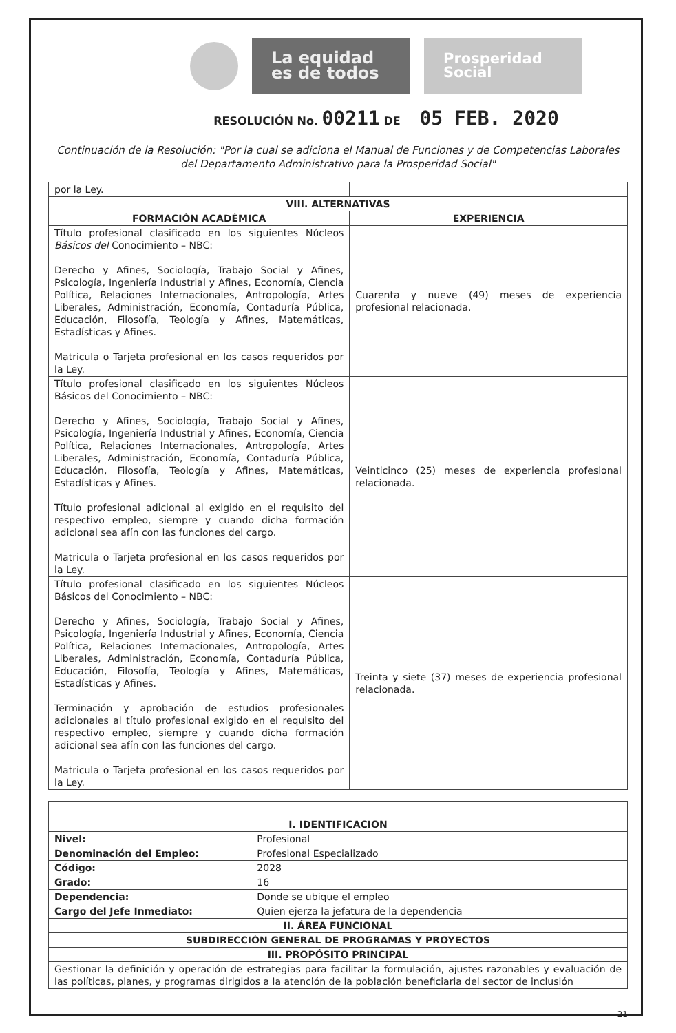La equidad
es de todos
Prosperidad
Social
RESOLUCIÓN No. 00211 DE 05 FEB. 2020
Continuación de la Resolución: "Por la cual se adiciona el Manual de Funciones y de Competencias Laborales del Departamento Administrativo para la Prosperidad Social"
| por la Ley. | |
| VIII. ALTERNATIVAS | |
| FORMACIÓN ACADÉMICA | EXPERIENCIA |
| Título profesional clasificado en los siguientes Núcleos Básicos del Conocimiento – NBC: Derecho y Afines, Sociología, Trabajo Social y Afines, Psicología, Ingeniería Industrial y Afines, Economía, Ciencia Política, Relaciones Internacionales, Antropología, Artes Liberales, Administración, Economía, Contaduría Pública, Educación, Filosofía, Teología y Afines, Matemáticas, Estadísticas y Afines. Matricula o Tarjeta profesional en los casos requeridos por la Ley. | Cuarenta y nueve (49) meses de experiencia profesional relacionada. |
| Título profesional clasificado en los siguientes Núcleos Básicos del Conocimiento – NBC: Derecho y Afines, Sociología, Trabajo Social y Afines, Psicología, Ingeniería Industrial y Afines, Economía, Ciencia Política, Relaciones Internacionales, Antropología, Artes Liberales, Administración, Economía, Contaduría Pública, Educación, Filosofía, Teología y Afines, Matemáticas, Estadísticas y Afines. Título profesional adicional al exigido en el requisito del respectivo empleo, siempre y cuando dicha formación adicional sea afín con las funciones del cargo. Matricula o Tarjeta profesional en los casos requeridos por la Ley. | Veinticinco (25) meses de experiencia profesional relacionada. |
| Título profesional clasificado en los siguientes Núcleos Básicos del Conocimiento – NBC: Derecho y Afines, Sociología, Trabajo Social y Afines, Psicología, Ingeniería Industrial y Afines, Economía, Ciencia Política, Relaciones Internacionales, Antropología, Artes Liberales, Administración, Economía, Contaduría Pública, Educación, Filosofía, Teología y Afines, Matemáticas, Estadísticas y Afines. Terminación y aprobación de estudios profesionales adicionales al título profesional exigido en el requisito del respectivo empleo, siempre y cuando dicha formación adicional sea afín con las funciones del cargo. Matricula o Tarjeta profesional en los casos requeridos por la Ley. | Treinta y siete (37) meses de experiencia profesional relacionada. |
| I. IDENTIFICACION | |
| --- | --- |
| Nivel: | Profesional |
| Denominación del Empleo: | Profesional Especializado |
| Código: | 2028 |
| Grado: | 16 |
| Dependencia: | Donde se ubique el empleo |
| Cargo del Jefe Inmediato: | Quien ejerza la jefatura de la dependencia |
| II. ÁREA FUNCIONAL | |
| SUBDIRECCIÓN GENERAL DE PROGRAMAS Y PROYECTOS | |
| III. PROPÓSITO PRINCIPAL | |
| Gestionar la definición y operación de estrategias para facilitar la formulación, ajustes razonables y evaluación de las políticas, planes, y programas dirigidos a la atención de la población beneficiaria del sector de inclusión | |
21